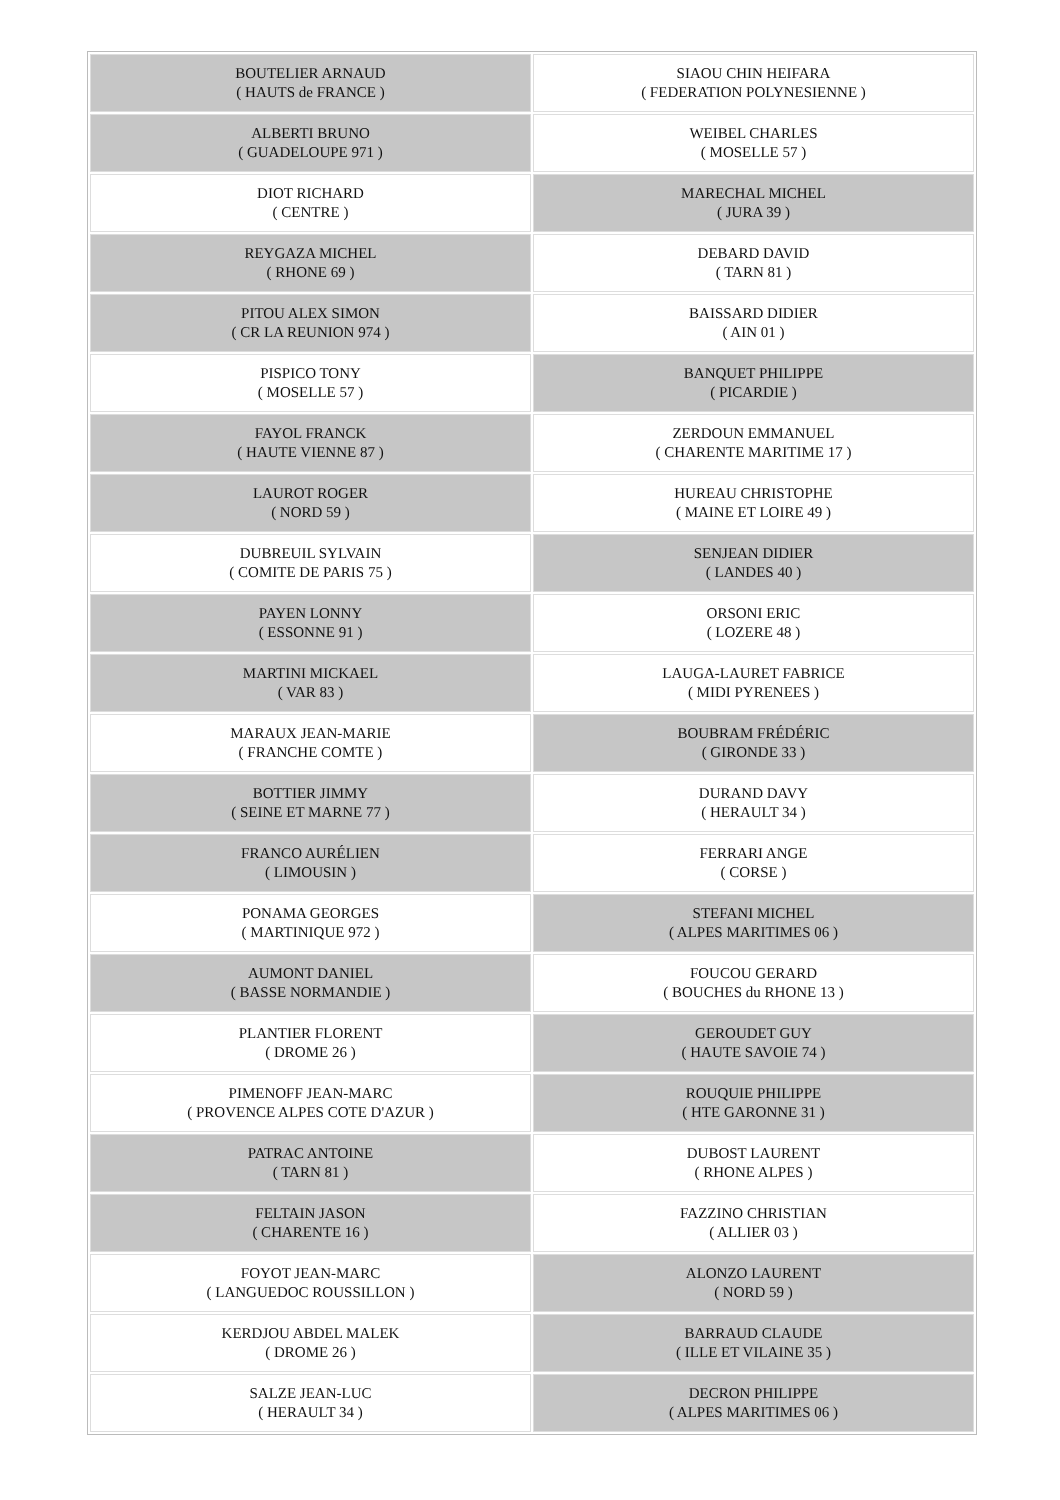| BOUTELIER ARNAUD ( HAUTS de FRANCE ) | SIAOU CHIN HEIFARA ( FEDERATION POLYNESIENNE ) |
| ALBERTI BRUNO ( GUADELOUPE 971 ) | WEIBEL CHARLES ( MOSELLE 57 ) |
| DIOT RICHARD ( CENTRE ) | MARECHAL MICHEL ( JURA 39 ) |
| REYGAZA MICHEL ( RHONE 69 ) | DEBARD DAVID ( TARN 81 ) |
| PITOU ALEX SIMON ( CR LA REUNION 974 ) | BAISSARD DIDIER ( AIN 01 ) |
| PISPICO TONY ( MOSELLE 57 ) | BANQUET PHILIPPE ( PICARDIE ) |
| FAYOL FRANCK ( HAUTE VIENNE 87 ) | ZERDOUN EMMANUEL ( CHARENTE MARITIME 17 ) |
| LAUROT ROGER ( NORD 59 ) | HUREAU CHRISTOPHE ( MAINE ET LOIRE 49 ) |
| DUBREUIL SYLVAIN ( COMITE DE PARIS 75 ) | SENJEAN DIDIER ( LANDES 40 ) |
| PAYEN LONNY ( ESSONNE 91 ) | ORSONI ERIC ( LOZERE 48 ) |
| MARTINI MICKAEL ( VAR 83 ) | LAUGA-LAURET FABRICE ( MIDI PYRENEES ) |
| MARAUX JEAN-MARIE ( FRANCHE COMTE ) | BOUBRAM FRÉDÉRIC ( GIRONDE 33 ) |
| BOTTIER JIMMY ( SEINE ET MARNE 77 ) | DURAND DAVY ( HERAULT 34 ) |
| FRANCO AURÉLIEN ( LIMOUSIN ) | FERRARI ANGE ( CORSE ) |
| PONAMA GEORGES ( MARTINIQUE 972 ) | STEFANI MICHEL ( ALPES MARITIMES 06 ) |
| AUMONT DANIEL ( BASSE NORMANDIE ) | FOUCOU GERARD ( BOUCHES du RHONE 13 ) |
| PLANTIER FLORENT ( DROME 26 ) | GEROUDET GUY ( HAUTE SAVOIE 74 ) |
| PIMENOFF JEAN-MARC ( PROVENCE ALPES COTE D'AZUR ) | ROUQUIE PHILIPPE ( HTE GARONNE 31 ) |
| PATRAC ANTOINE ( TARN 81 ) | DUBOST LAURENT ( RHONE ALPES ) |
| FELTAIN JASON ( CHARENTE 16 ) | FAZZINO CHRISTIAN ( ALLIER 03 ) |
| FOYOT JEAN-MARC ( LANGUEDOC ROUSSILLON ) | ALONZO LAURENT ( NORD 59 ) |
| KERDJOU ABDEL MALEK ( DROME 26 ) | BARRAUD CLAUDE ( ILLE ET VILAINE 35 ) |
| SALZE JEAN-LUC ( HERAULT 34 ) | DECRON PHILIPPE ( ALPES MARITIMES 06 ) |